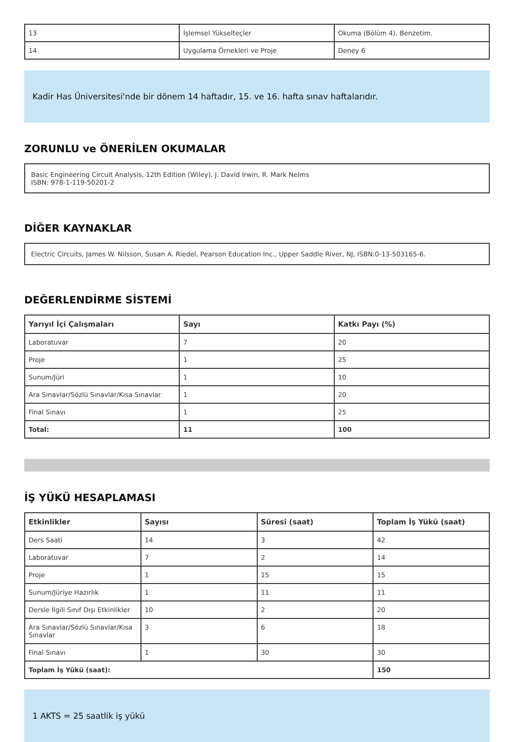| 13 | İşlemsel Yükselteçler | Okuma (Bölüm 4), Benzetim. |
| 14 | Uygulama Örnekleri ve Proje | Deney 6 |
Kadir Has Üniversitesi'nde bir dönem 14 haftadır, 15. ve 16. hafta sınav haftalarıdır.
ZORUNLU ve ÖNERİLEN OKUMALAR
Basic Engineering Circuit Analysis, 12th Edition (Wiley), J. David Irwin, R. Mark Nelms
ISBN: 978-1-119-50201-2
DİĞER KAYNAKLAR
Electric Circuits, James W. Nilsson, Susan A. Riedel, Pearson Education Inc., Upper Saddle River, NJ, ISBN:0-13-503165-6.
DEĞERLENDİRME SİSTEMİ
| Yarıyıl İçi Çalışmaları | Sayı | Katkı Payı (%) |
| --- | --- | --- |
| Laboratuvar | 7 | 20 |
| Proje | 1 | 25 |
| Sunum/Jüri | 1 | 10 |
| Ara Sınavlar/Sözlü Sınavlar/Kısa Sınavlar | 1 | 20 |
| Final Sınavı | 1 | 25 |
| Total: | 11 | 100 |
İŞ YÜKÜ HESAPLAMASI
| Etkinlikler | Sayısı | Süresi (saat) | Toplam İş Yükü (saat) |
| --- | --- | --- | --- |
| Ders Saati | 14 | 3 | 42 |
| Laboratuvar | 7 | 2 | 14 |
| Proje | 1 | 15 | 15 |
| Sunum/Jüriye Hazırlık | 1 | 11 | 11 |
| Dersle İlgili Sınıf Dışı Etkinlikler | 10 | 2 | 20 |
| Ara Sınavlar/Sözlü Sınavlar/Kısa Sınavlar | 3 | 6 | 18 |
| Final Sınavı | 1 | 30 | 30 |
| Toplam İş Yükü (saat): | | | 150 |
1 AKTS = 25 saatlik iş yükü